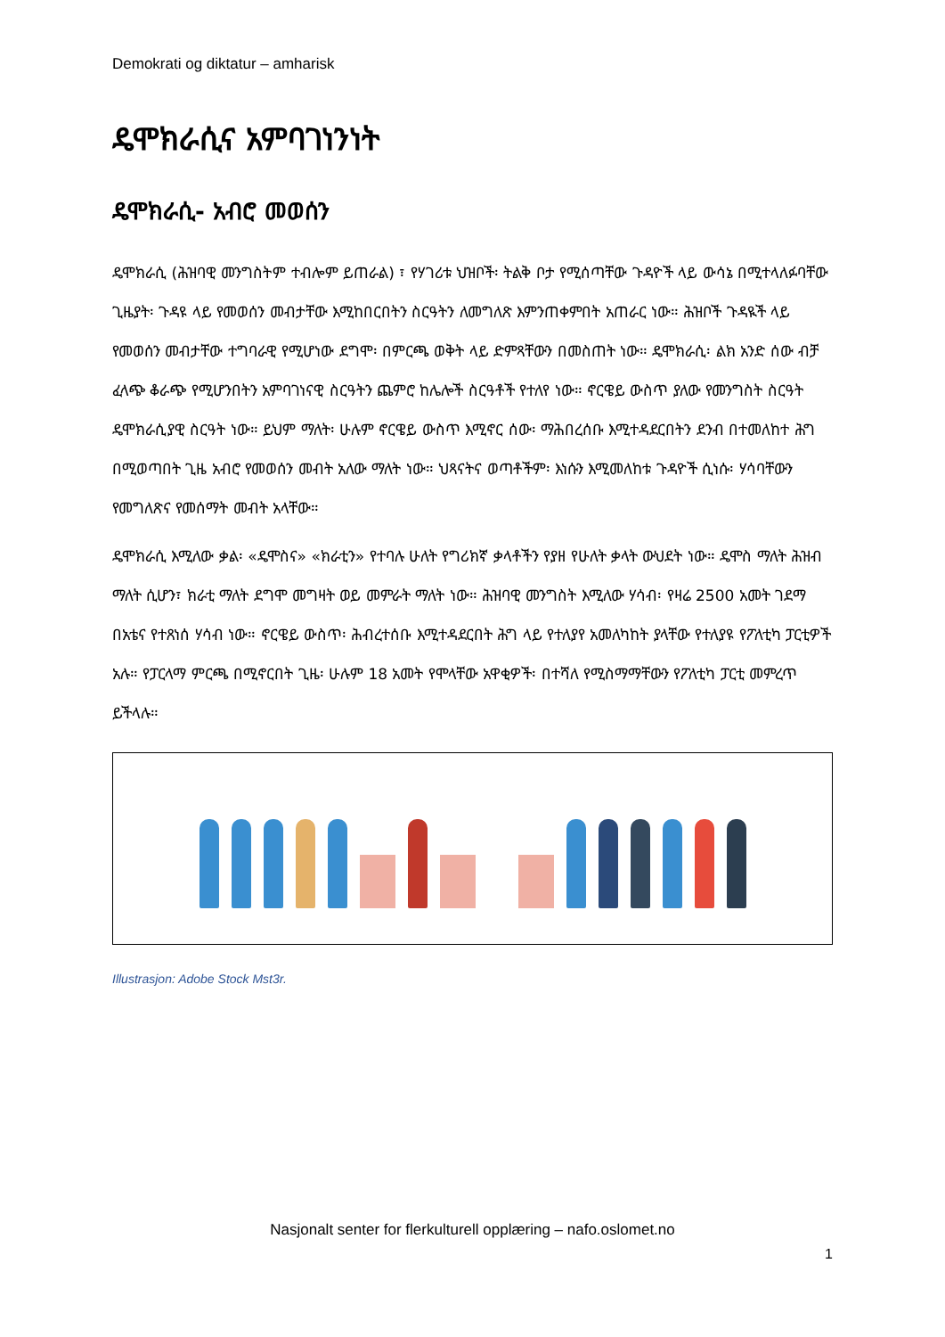Demokrati og diktatur – amharisk
ዴሞክራሲና አምባገነንነት
ዴሞክራሲ- አብሮ መወሰን
ዴሞክራሲ (ሕዝባዊ መንግስትም ተብሎም ይጠራል) ፣ የሃገሪቱ ህዝቦች፡ ትልቅ ቦታ የሚሰጣቸው ጉዳዮች ላይ ውሳኔ በሚተላለፉባቸው ጊዜያት፡ ጉዳዩ ላይ የመወሰን መብታቸው እሚከበርበትን ስርዓትን ለመግለጽ እምንጠቀምበት አጠራር ነው። ሕዝቦች ጉዳዪች ላይ የመወሰን መብታቸው ተግባራዊ የሚሆነው ደግሞ፡ በምርጫ ወቅት ላይ ድምጻቸውን በመስጠት ነው። ዴሞክራሲ፡ ልክ አንድ ሰው ብቻ ፈላጭ ቆራጭ የሚሆንበትን አምባገነናዊ ስርዓትን ጨምሮ ከሌሎች ስርዓቶች የተለየ ነው። ኖርዌይ ውስጥ ያለው የመንግስት ስርዓት ዴሞክራሲያዊ ስርዓት ነው። ይህም ማለት፡ ሁሉም ኖርዌይ ውስጥ እሚኖር ሰው፡ ማሕበረሰቡ እሚተዳደርበትን ደንብ በተመለከተ ሕግ በሚወጣበት ጊዜ አብሮ የመወሰን መብት አለው ማለት ነው። ህጻናትና ወጣቶችም፡ እነሱን እሚመለከቱ ጉዳዮች ሲነሱ፡ ሃሳባቸውን የመግለጽና የመሰማት መብት አላቸው።
ዴሞክራሲ እሚለው ቃል፡ «ዴሞስና» «ክራቲን» የተባሉ ሁለት የግሪክኛ ቃላቶችን የያዘ የሁለት ቃላት ውህደት ነው። ዴሞስ ማለት ሕዝብ ማለት ሲሆን፣ ክራቲ ማለት ደግሞ መግዛት ወይ መምራት ማለት ነው። ሕዝባዊ መንግስት እሚለው ሃሳብ፡ የዛሬ 2500 አመት ገደማ በአቴና የተጸነሰ ሃሳብ ነው። ኖርዌይ ውስጥ፡ ሕብረተሰቡ እሚተዳደርበት ሕግ ላይ የተለያየ አመለካከት ያላቸው የተለያዩ የፖለቲካ ፓርቲዎች አሉ። የፓርላማ ምርጫ በሚኖርበት ጊዜ፡ ሁሉም 18 አመት የሞላቸው አዋቂዎች፡ በተሻለ የሚስማማቸውን የፖለቲካ ፓርቲ መምረጥ ይችላሉ።
Illustrasjon: Adobe Stock Mst3r.
Nasjonalt senter for flerkulturell opplæring – nafo.oslomet.no
1